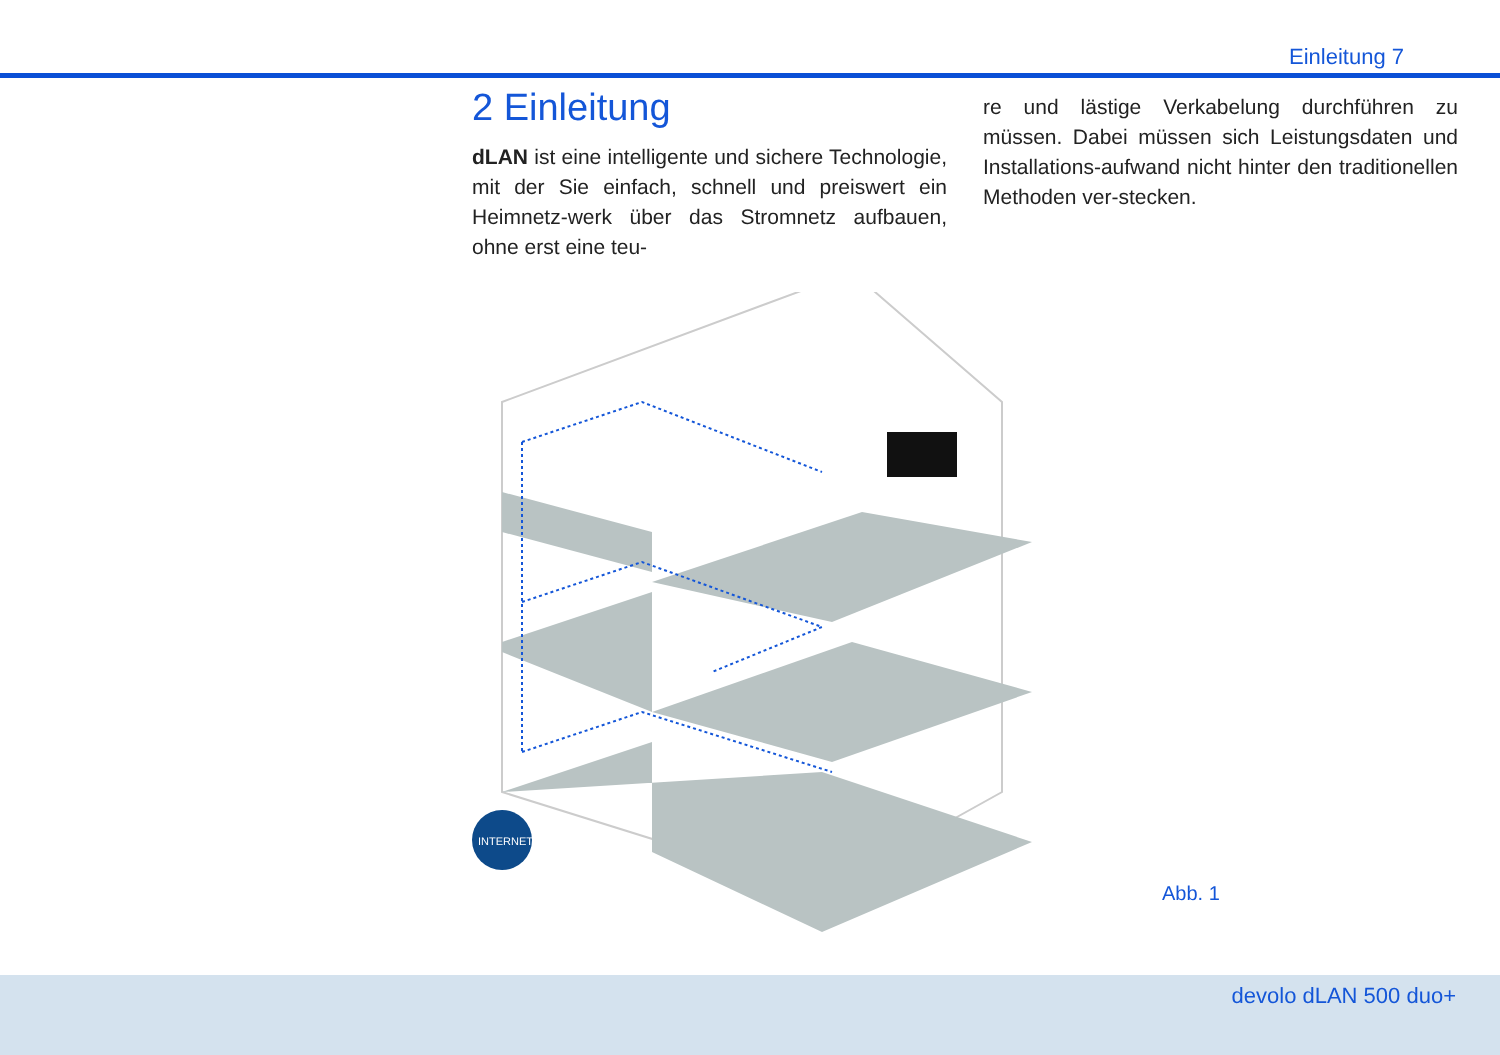Einleitung 7
2 Einleitung
dLAN ist eine intelligente und sichere Technologie, mit der Sie einfach, schnell und preiswert ein Heimnetz-werk über das Stromnetz aufbauen, ohne erst eine teu-
re und lästige Verkabelung durchführen zu müssen. Dabei müssen sich Leistungsdaten und Installations-aufwand nicht hinter den traditionellen Methoden ver-stecken.
INTERNET
Abb. 1
devolo dLAN 500 duo+